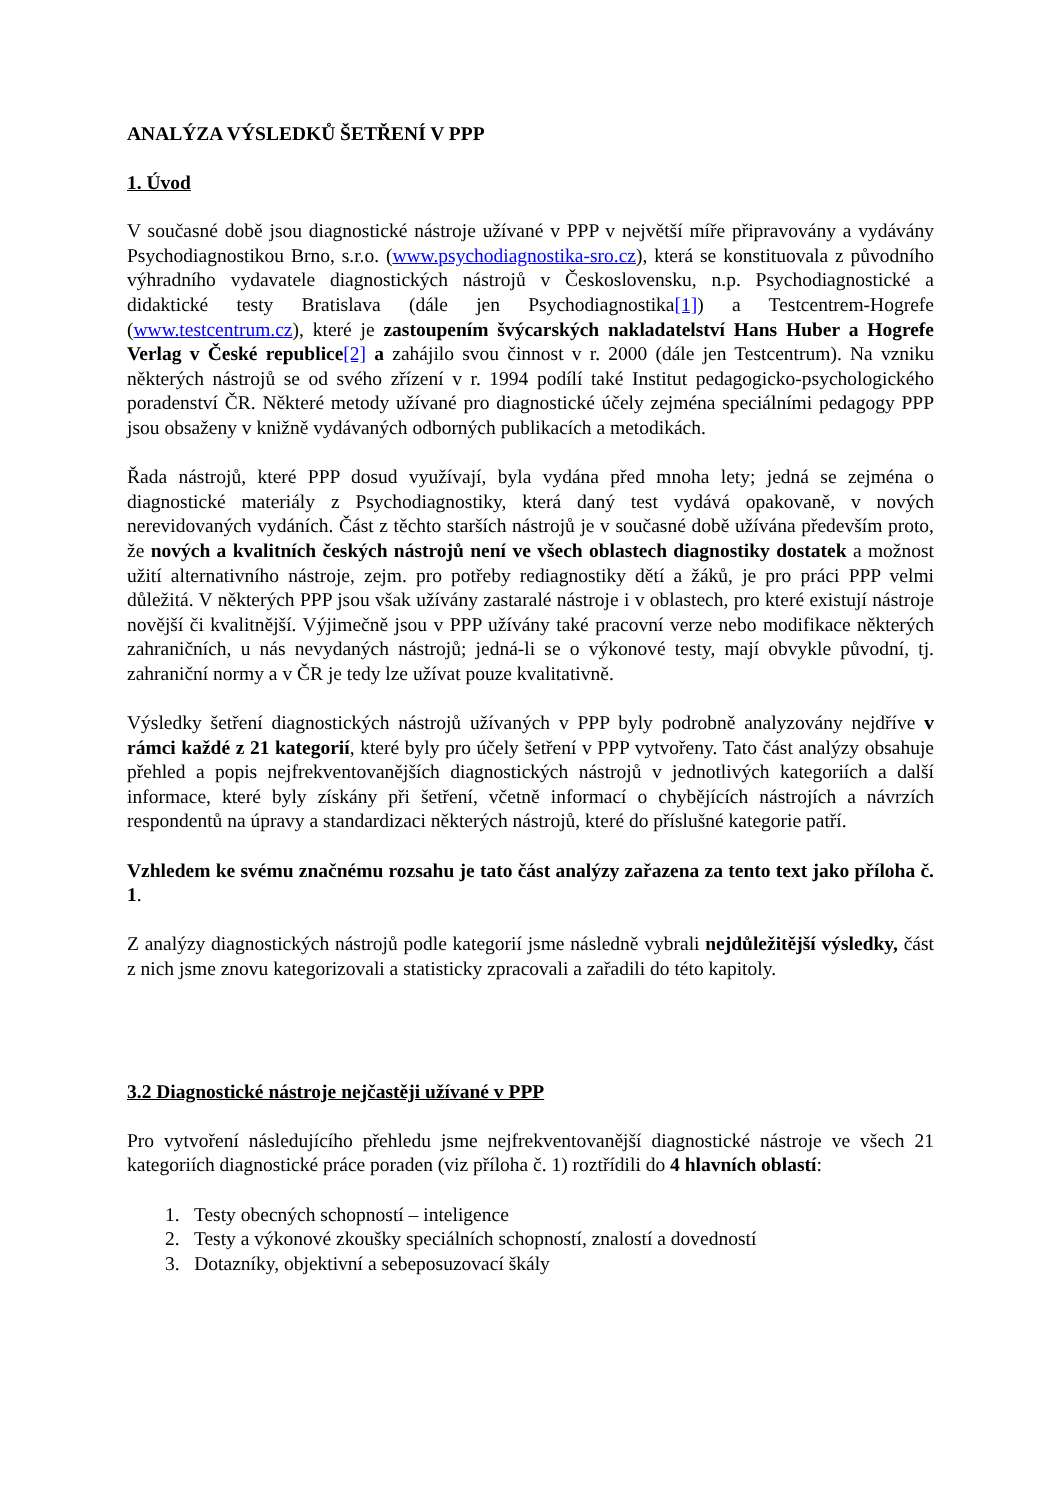ANALÝZA VÝSLEDKŮ ŠETŘENÍ V PPP
1. Úvod
V současné době jsou diagnostické nástroje užívané v PPP v největší míře připravovány a vydávány Psychodiagnostikou Brno, s.r.o. (www.psychodiagnostika-sro.cz), která se konstituovala z původního výhradního vydavatele diagnostických nástrojů v Československu, n.p. Psychodiagnostické a didaktické testy Bratislava (dále jen Psychodiagnostika[1]) a Testcentrem-Hogrefe (www.testcentrum.cz), které je zastoupením švýcarských nakladatelství Hans Huber a Hogrefe Verlag v České republice[2] a zahájilo svou činnost v r. 2000 (dále jen Testcentrum). Na vzniku některých nástrojů se od svého zřízení v r. 1994 podílí také Institut pedagogicko-psychologického poradenství ČR. Některé metody užívané pro diagnostické účely zejména speciálními pedagogy PPP jsou obsaženy v knižně vydávaných odborných publikacích a metodikách.
Řada nástrojů, které PPP dosud využívají, byla vydána před mnoha lety; jedná se zejména o diagnostické materiály z Psychodiagnostiky, která daný test vydává opakovaně, v nových nerevidovaných vydáních. Část z těchto starších nástrojů je v současné době užívána především proto, že nových a kvalitních českých nástrojů není ve všech oblastech diagnostiky dostatek a možnost užití alternativního nástroje, zejm. pro potřeby rediagnostiky dětí a žáků, je pro práci PPP velmi důležitá. V některých PPP jsou však užívány zastaralé nástroje i v oblastech, pro které existují nástroje novější či kvalitnější. Výjimečně jsou v PPP užívány také pracovní verze nebo modifikace některých zahraničních, u nás nevydaných nástrojů; jedná-li se o výkonové testy, mají obvykle původní, tj. zahraniční normy a v ČR je tedy lze užívat pouze kvalitativně.
Výsledky šetření diagnostických nástrojů užívaných v PPP byly podrobně analyzovány nejdříve v rámci každé z 21 kategorií, které byly pro účely šetření v PPP vytvořeny. Tato část analýzy obsahuje přehled a popis nejfrekventovanějších diagnostických nástrojů v jednotlivých kategoriích a další informace, které byly získány při šetření, včetně informací o chybějících nástrojích a návrzích respondentů na úpravy a standardizaci některých nástrojů, které do příslušné kategorie patří.
Vzhledem ke svému značnému rozsahu je tato část analýzy zařazena za tento text jako příloha č. 1.
Z analýzy diagnostických nástrojů podle kategorií jsme následně vybrali nejdůležitější výsledky, část z nich jsme znovu kategorizovali a statisticky zpracovali a zařadili do této kapitoly.
3.2 Diagnostické nástroje nejčastěji užívané v PPP
Pro vytvoření následujícího přehledu jsme nejfrekventovanější diagnostické nástroje ve všech 21 kategoriích diagnostické práce poraden (viz příloha č. 1) roztřídili do 4 hlavních oblastí:
1. Testy obecných schopností – inteligence
2. Testy a výkonové zkoušky speciálních schopností, znalostí a dovedností
3. Dotazníky, objektivní a sebeposuzovací škály